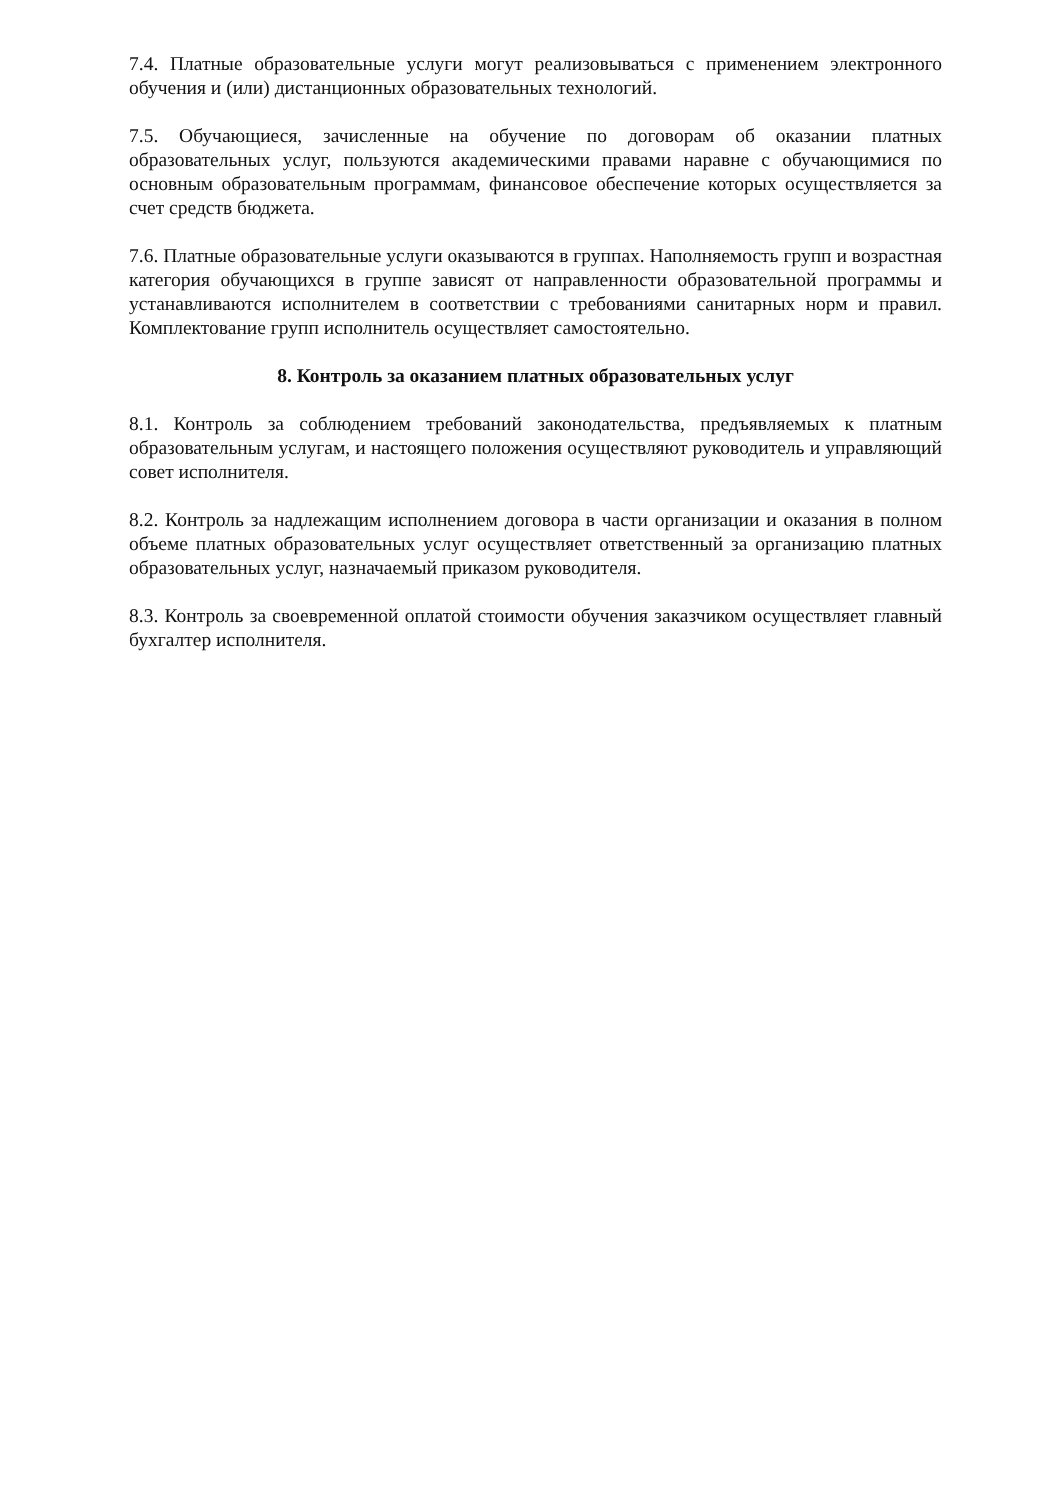7.4. Платные образовательные услуги могут реализовываться с применением электронного обучения и (или) дистанционных образовательных технологий.
7.5. Обучающиеся, зачисленные на обучение по договорам об оказании платных образовательных услуг, пользуются академическими правами наравне с обучающимися по основным образовательным программам, финансовое обеспечение которых осуществляется за счет средств бюджета.
7.6. Платные образовательные услуги оказываются в группах. Наполняемость групп и возрастная категория обучающихся в группе зависят от направленности образовательной программы и устанавливаются исполнителем в соответствии с требованиями санитарных норм и правил. Комплектование групп исполнитель осуществляет самостоятельно.
8. Контроль за оказанием платных образовательных услуг
8.1. Контроль за соблюдением требований законодательства, предъявляемых к платным образовательным услугам, и настоящего положения осуществляют руководитель и управляющий совет исполнителя.
8.2. Контроль за надлежащим исполнением договора в части организации и оказания в полном объеме платных образовательных услуг осуществляет ответственный за организацию платных образовательных услуг, назначаемый приказом руководителя.
8.3. Контроль за своевременной оплатой стоимости обучения заказчиком осуществляет главный бухгалтер исполнителя.